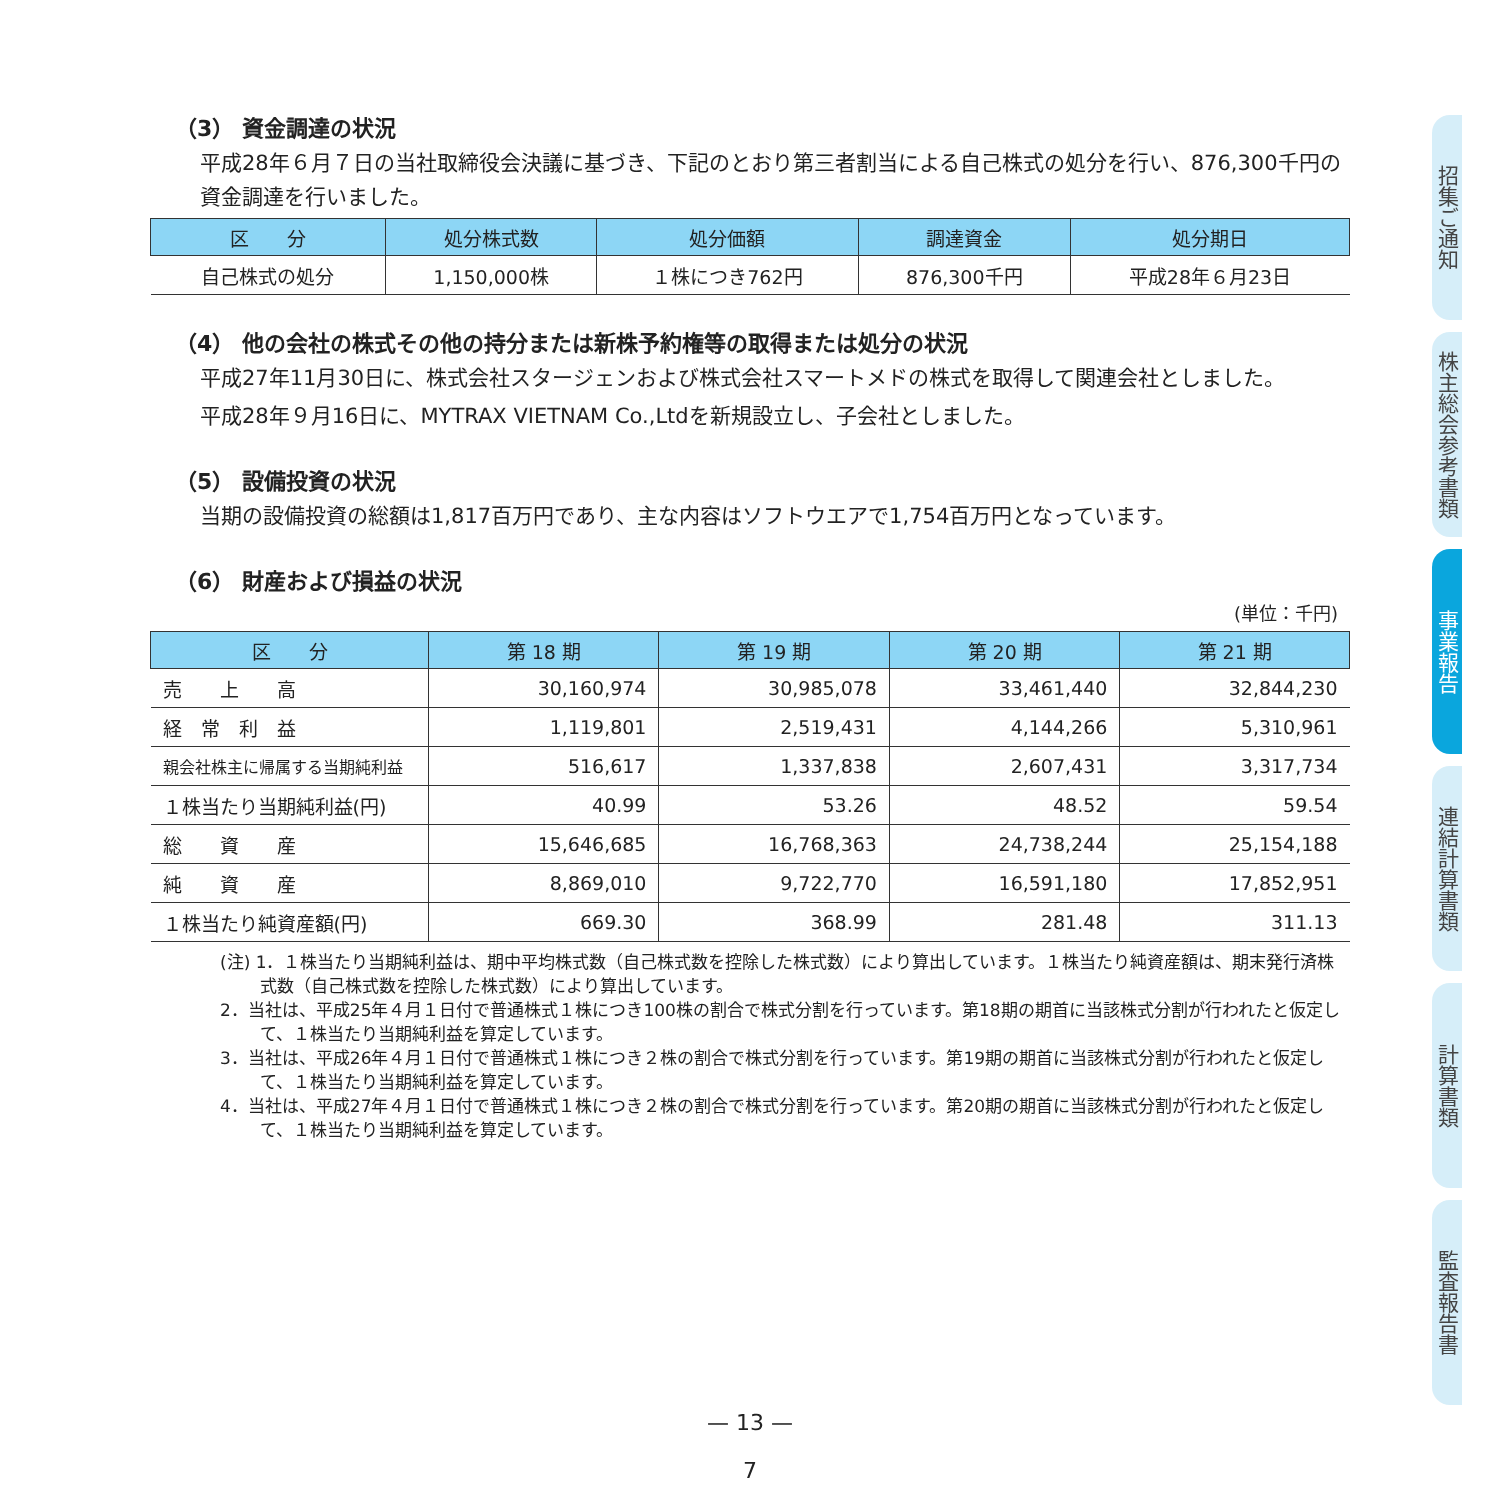（3） 資金調達の状況
平成28年６月７日の当社取締役会決議に基づき、下記のとおり第三者割当による自己株式の処分を行い、876,300千円の資金調達を行いました。
| 区 分 | 処分株式数 | 処分価額 | 調達資金 | 処分期日 |
| --- | --- | --- | --- | --- |
| 自己株式の処分 | 1,150,000株 | １株につき762円 | 876,300千円 | 平成28年６月23日 |
（4） 他の会社の株式その他の持分または新株予約権等の取得または処分の状況
平成27年11月30日に、株式会社スタージェンおよび株式会社スマートメドの株式を取得して関連会社としました。
平成28年９月16日に、MYTRAX VIETNAM Co.,Ltdを新規設立し、子会社としました。
（5） 設備投資の状況
当期の設備投資の総額は1,817百万円であり、主な内容はソフトウエアで1,754百万円となっています。
（6） 財産および損益の状況
(単位：千円)
| 区 分 | 第 18 期 | 第 19 期 | 第 20 期 | 第 21 期 |
| --- | --- | --- | --- | --- |
| 売 上 高 | 30,160,974 | 30,985,078 | 33,461,440 | 32,844,230 |
| 経 常 利 益 | 1,119,801 | 2,519,431 | 4,144,266 | 5,310,961 |
| 親会社株主に帰属する当期純利益 | 516,617 | 1,337,838 | 2,607,431 | 3,317,734 |
| １株当たり当期純利益(円) | 40.99 | 53.26 | 48.52 | 59.54 |
| 総 資 産 | 15,646,685 | 16,768,363 | 24,738,244 | 25,154,188 |
| 純 資 産 | 8,869,010 | 9,722,770 | 16,591,180 | 17,852,951 |
| １株当たり純資産額(円) | 669.30 | 368.99 | 281.48 | 311.13 |
(注) 1．１株当たり当期純利益は、期中平均株式数（自己株式数を控除した株式数）により算出しています。１株当たり純資産額は、期末発行済株式数（自己株式数を控除した株式数）により算出しています。
2．当社は、平成25年４月１日付で普通株式１株につき100株の割合で株式分割を行っています。第18期の期首に当該株式分割が行われたと仮定して、１株当たり当期純利益を算定しています。
3．当社は、平成26年４月１日付で普通株式１株につき２株の割合で株式分割を行っています。第19期の期首に当該株式分割が行われたと仮定して、１株当たり当期純利益を算定しています。
4．当社は、平成27年４月１日付で普通株式１株につき２株の割合で株式分割を行っています。第20期の期首に当該株式分割が行われたと仮定して、１株当たり当期純利益を算定しています。
招集ご通知
株主総会参考書類
事業報告
連結計算書類
計算書類
監査報告書
— 13 —
7